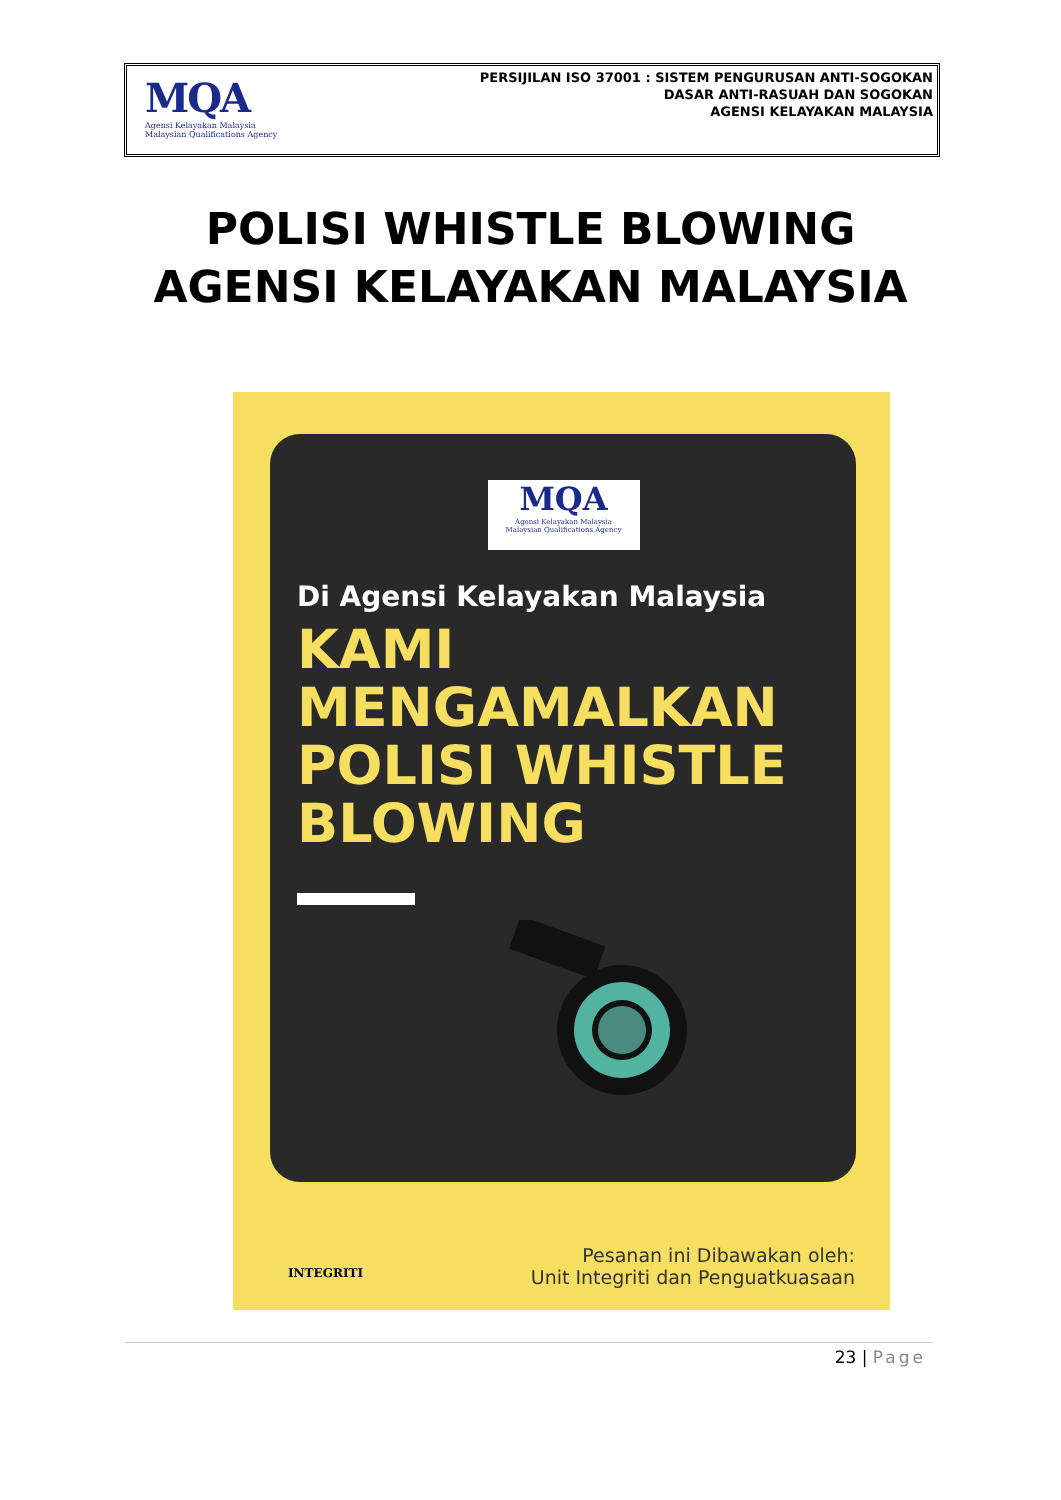MQA
Agensi Kelayakan Malaysia
Malaysian Qualifications Agency
PERSIJILAN ISO 37001 : SISTEM PENGURUSAN ANTI-SOGOKAN
DASAR ANTI-RASUAH DAN SOGOKAN
AGENSI KELAYAKAN MALAYSIA
POLISI WHISTLE BLOWING
AGENSI KELAYAKAN MALAYSIA
MQA
Agensi Kelayakan Malaysia
Malaysian Qualifications Agency
Di Agensi Kelayakan Malaysia
KAMI
MENGAMALKAN
POLISI WHISTLE
BLOWING
INTEGRITI
Pesanan ini Dibawakan oleh:
Unit Integriti dan Penguatkuasaan
23 | Page